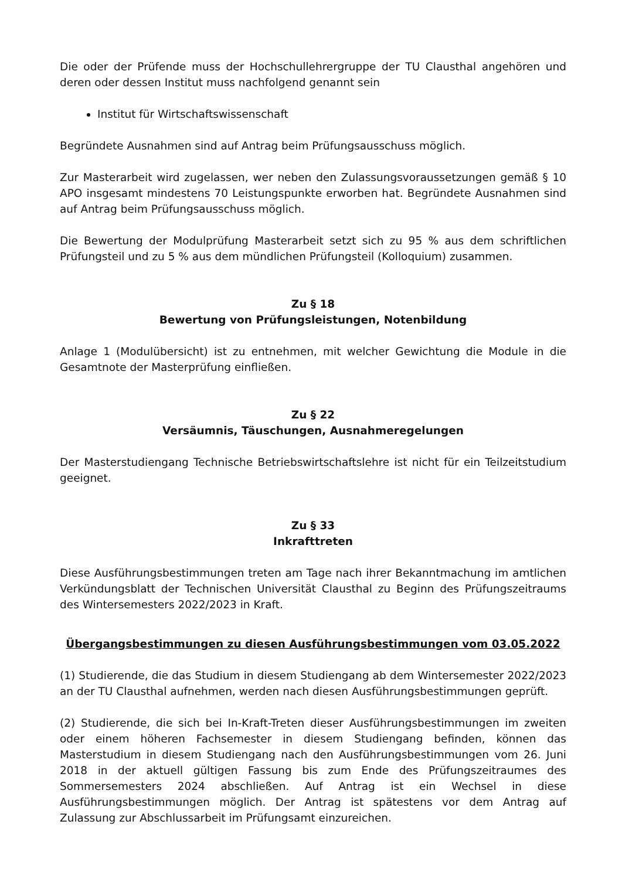Die oder der Prüfende muss der Hochschullehrergruppe der TU Clausthal angehören und deren oder dessen Institut muss nachfolgend genannt sein
Institut für Wirtschaftswissenschaft
Begründete Ausnahmen sind auf Antrag beim Prüfungsausschuss möglich.
Zur Masterarbeit wird zugelassen, wer neben den Zulassungsvoraussetzungen gemäß § 10 APO insgesamt mindestens 70 Leistungspunkte erworben hat. Begründete Ausnahmen sind auf Antrag beim Prüfungsausschuss möglich.
Die Bewertung der Modulprüfung Masterarbeit setzt sich zu 95 % aus dem schriftlichen Prüfungsteil und zu 5 % aus dem mündlichen Prüfungsteil (Kolloquium) zusammen.
Zu § 18
Bewertung von Prüfungsleistungen, Notenbildung
Anlage 1 (Modulübersicht) ist zu entnehmen, mit welcher Gewichtung die Module in die Gesamtnote der Masterprüfung einfließen.
Zu § 22
Versäumnis, Täuschungen, Ausnahmeregelungen
Der Masterstudiengang Technische Betriebswirtschaftslehre ist nicht für ein Teilzeitstudium geeignet.
Zu § 33
Inkrafttreten
Diese Ausführungsbestimmungen treten am Tage nach ihrer Bekanntmachung im amtlichen Verkündungsblatt der Technischen Universität Clausthal zu Beginn des Prüfungszeitraums des Wintersemesters 2022/2023 in Kraft.
Übergangsbestimmungen zu diesen Ausführungsbestimmungen vom 03.05.2022
(1) Studierende, die das Studium in diesem Studiengang ab dem Wintersemester 2022/2023 an der TU Clausthal aufnehmen, werden nach diesen Ausführungsbestimmungen geprüft.
(2) Studierende, die sich bei In-Kraft-Treten dieser Ausführungsbestimmungen im zweiten oder einem höheren Fachsemester in diesem Studiengang befinden, können das Masterstudium in diesem Studiengang nach den Ausführungsbestimmungen vom 26. Juni 2018 in der aktuell gültigen Fassung bis zum Ende des Prüfungszeitraumes des Sommersemesters 2024 abschließen. Auf Antrag ist ein Wechsel in diese Ausführungsbestimmungen möglich. Der Antrag ist spätestens vor dem Antrag auf Zulassung zur Abschlussarbeit im Prüfungsamt einzureichen.